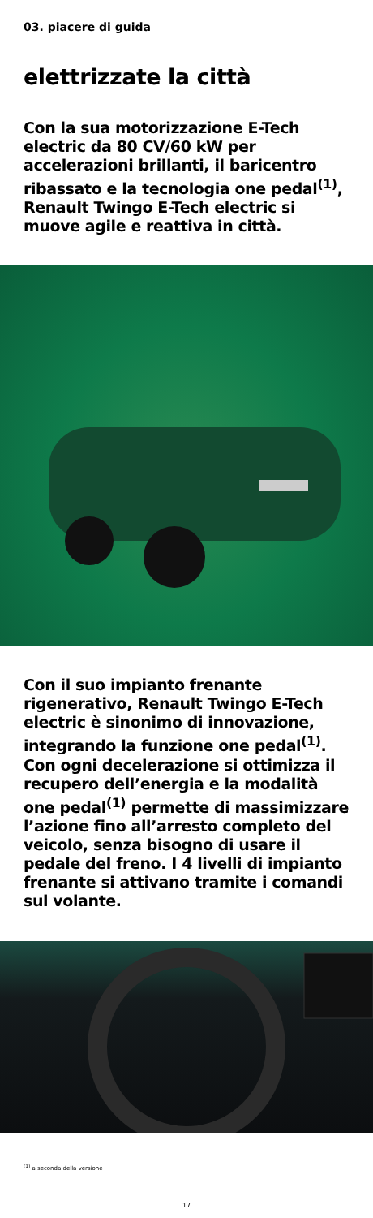03. piacere di guida
elettrizzate la città
Con la sua motorizzazione E-Tech electric da 80 CV/60 kW per accelerazioni brillanti, il baricentro ribassato e la tecnologia one pedal<sup>(1)</sup>, Renault Twingo E-Tech electric si muove agile e reattiva in città.
Con il suo impianto frenante rigenerativo, Renault Twingo E-Tech electric è sinonimo di innovazione, integrando la funzione one pedal<sup>(1)</sup>. Con ogni decelerazione si ottimizza il recupero dell’energia e la modalità one pedal<sup>(1)</sup> permette di massimizzare l’azione fino all’arresto completo del veicolo, senza bisogno di usare il pedale del freno. I 4 livelli di impianto frenante si attivano tramite i comandi sul volante.
<sup>(1)</sup> a seconda della versione
17